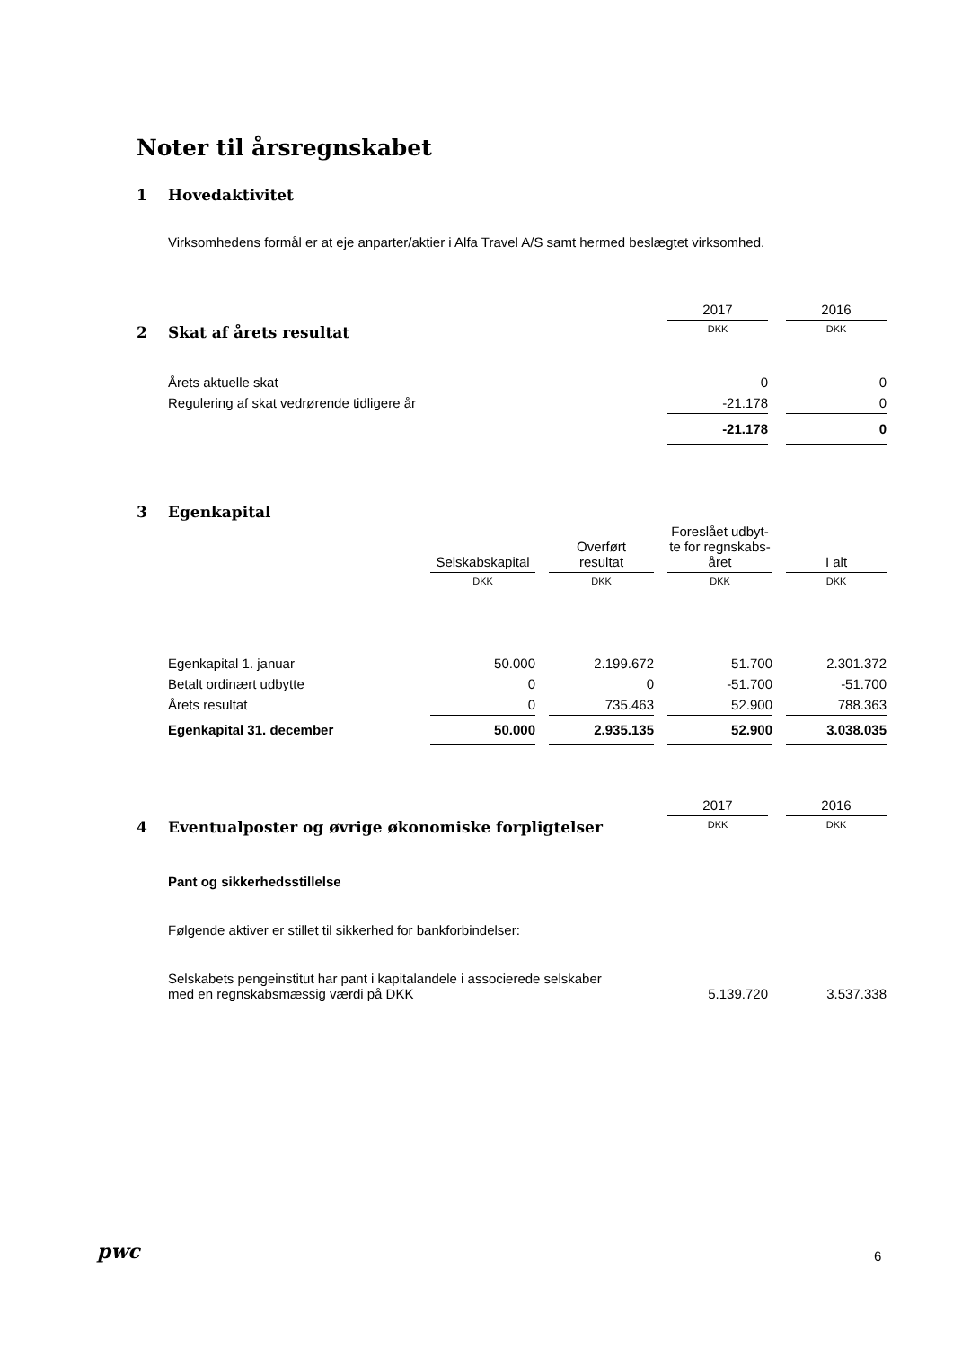Noter til årsregnskabet
1 Hovedaktivitet
Virksomhedens formål er at eje anparter/aktier i Alfa Travel A/S samt hermed beslægtet virksomhed.
| | | 2017 | | 2016 |
| 2 Skat af årets resultat | | DKK | | DKK |
| | Årets aktuelle skat | 0 | | 0 |
| | Regulering af skat vedrørende tidligere år | -21.178 | | 0 |
| | | -21.178 | | 0 |
3 Egenkapital
| | | Selskabskapital | | Overført resultat | | Foreslået udbyt- te for regnskabs- året | | I alt |
| | | DKK | | DKK | | DKK | | DKK |
| | Egenkapital 1. januar | 50.000 | | 2.199.672 | | 51.700 | | 2.301.372 |
| | Betalt ordinært udbytte | 0 | | 0 | | -51.700 | | -51.700 |
| | Årets resultat | 0 | | 735.463 | | 52.900 | | 788.363 |
| | Egenkapital 31. december | 50.000 | | 2.935.135 | | 52.900 | | 3.038.035 |
| | | 2017 | | 2016 |
| 4 Eventualposter og øvrige økonomiske forpligtelser | | DKK | | DKK |
| | Pant og sikkerhedsstillelse | | | |
| | Følgende aktiver er stillet til sikkerhed for bankforbindelser: | | | |
| | Selskabets pengeinstitut har pant i kapitalandele i associerede selskaber med en regnskabsmæssig værdi på DKK | 5.139.720 | | 3.537.338 |
pwc 6